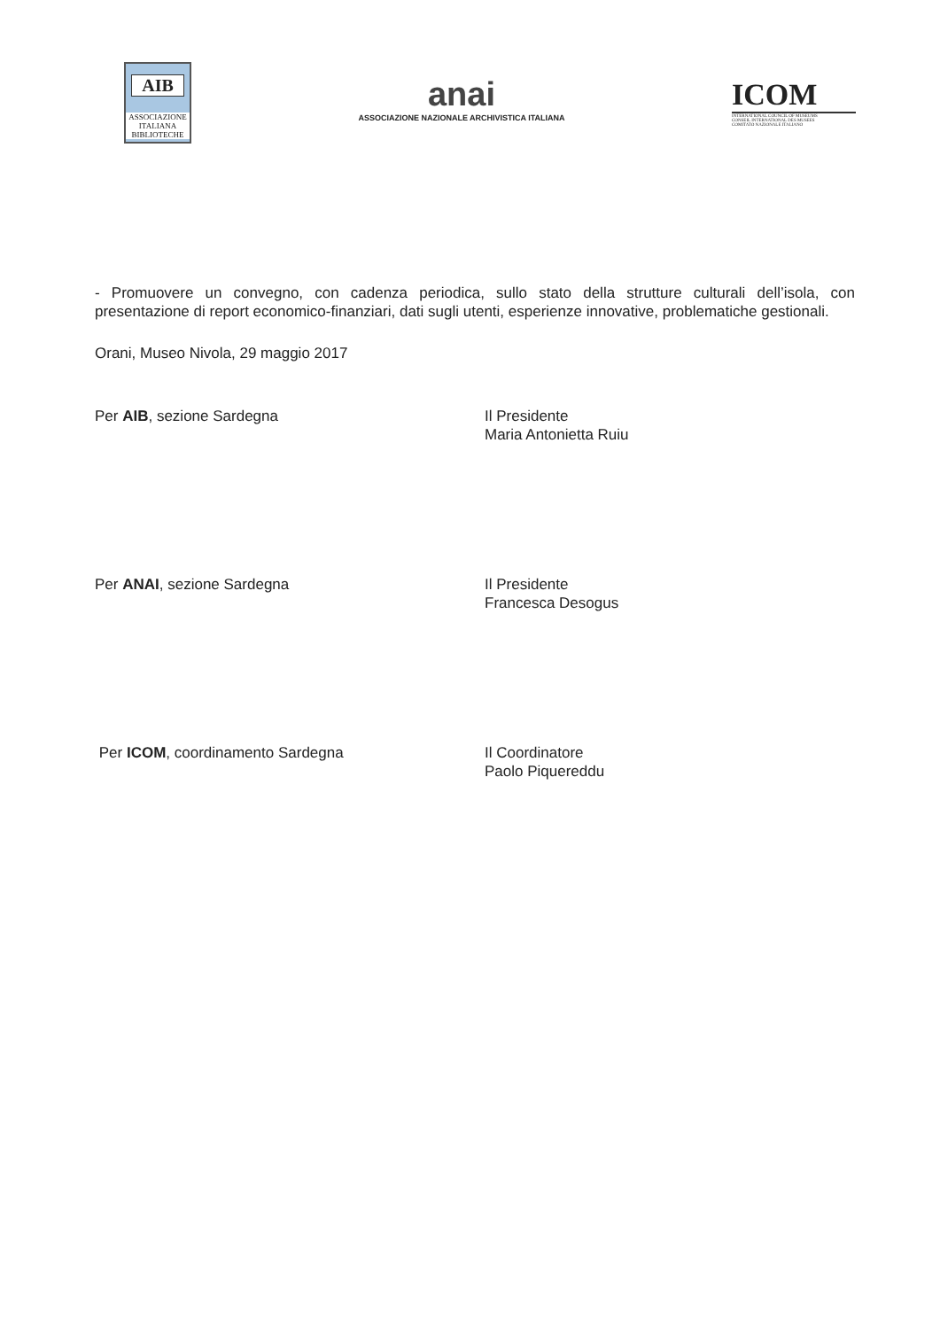AIB
ASSOCIAZIONE ITALIANA BIBLIOTECHE
anai
ASSOCIAZIONE NAZIONALE ARCHIVISTICA ITALIANA
ICOM
INTERNATIONAL COUNCIL OF MUSEUMS
CONSEIL INTERNATIONAL DES MUSEES
COMITATO NAZIONALE ITALIANO
- Promuovere un convegno, con cadenza periodica, sullo stato della strutture culturali dell’isola, con presentazione di report economico-finanziari, dati sugli utenti, esperienze innovative, problematiche gestionali.
Orani, Museo Nivola, 29 maggio 2017
Per AIB, sezione Sardegna
Il Presidente
Maria Antonietta Ruiu
Per ANAI, sezione Sardegna
Il Presidente
Francesca Desogus
Per ICOM, coordinamento Sardegna
Il Coordinatore
Paolo Piquereddu